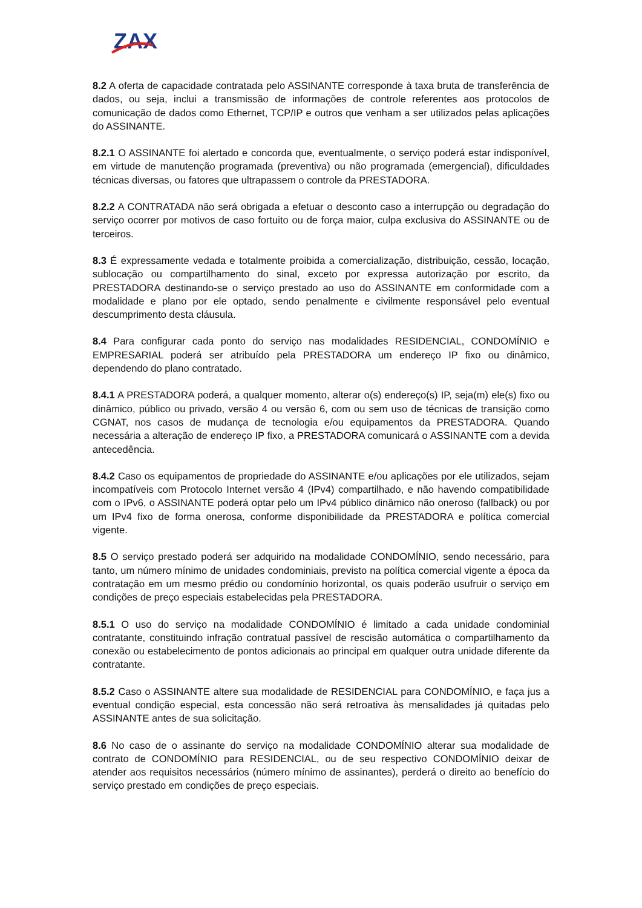ZAX
8.2 A oferta de capacidade contratada pelo ASSINANTE corresponde à taxa bruta de transferência de dados, ou seja, inclui a transmissão de informações de controle referentes aos protocolos de comunicação de dados como Ethernet, TCP/IP e outros que venham a ser utilizados pelas aplicações do ASSINANTE.
8.2.1 O ASSINANTE foi alertado e concorda que, eventualmente, o serviço poderá estar indisponível, em virtude de manutenção programada (preventiva) ou não programada (emergencial), dificuldades técnicas diversas, ou fatores que ultrapassem o controle da PRESTADORA.
8.2.2 A CONTRATADA não será obrigada a efetuar o desconto caso a interrupção ou degradação do serviço ocorrer por motivos de caso fortuito ou de força maior, culpa exclusiva do ASSINANTE ou de terceiros.
8.3 É expressamente vedada e totalmente proibida a comercialização, distribuição, cessão, locação, sublocação ou compartilhamento do sinal, exceto por expressa autorização por escrito, da PRESTADORA destinando-se o serviço prestado ao uso do ASSINANTE em conformidade com a modalidade e plano por ele optado, sendo penalmente e civilmente responsável pelo eventual descumprimento desta cláusula.
8.4 Para configurar cada ponto do serviço nas modalidades RESIDENCIAL, CONDOMÍNIO e EMPRESARIAL poderá ser atribuído pela PRESTADORA um endereço IP fixo ou dinâmico, dependendo do plano contratado.
8.4.1 A PRESTADORA poderá, a qualquer momento, alterar o(s) endereço(s) IP, seja(m) ele(s) fixo ou dinâmico, público ou privado, versão 4 ou versão 6, com ou sem uso de técnicas de transição como CGNAT, nos casos de mudança de tecnologia e/ou equipamentos da PRESTADORA. Quando necessária a alteração de endereço IP fixo, a PRESTADORA comunicará o ASSINANTE com a devida antecedência.
8.4.2 Caso os equipamentos de propriedade do ASSINANTE e/ou aplicações por ele utilizados, sejam incompatíveis com Protocolo Internet versão 4 (IPv4) compartilhado, e não havendo compatibilidade com o IPv6, o ASSINANTE poderá optar pelo um IPv4 público dinâmico não oneroso (fallback) ou por um IPv4 fixo de forma onerosa, conforme disponibilidade da PRESTADORA e política comercial vigente.
8.5 O serviço prestado poderá ser adquirido na modalidade CONDOMÍNIO, sendo necessário, para tanto, um número mínimo de unidades condominiais, previsto na política comercial vigente a época da contratação em um mesmo prédio ou condomínio horizontal, os quais poderão usufruir o serviço em condições de preço especiais estabelecidas pela PRESTADORA.
8.5.1 O uso do serviço na modalidade CONDOMÍNIO é limitado a cada unidade condominial contratante, constituindo infração contratual passível de rescisão automática o compartilhamento da conexão ou estabelecimento de pontos adicionais ao principal em qualquer outra unidade diferente da contratante.
8.5.2 Caso o ASSINANTE altere sua modalidade de RESIDENCIAL para CONDOMÍNIO, e faça jus a eventual condição especial, esta concessão não será retroativa às mensalidades já quitadas pelo ASSINANTE antes de sua solicitação.
8.6 No caso de o assinante do serviço na modalidade CONDOMÍNIO alterar sua modalidade de contrato de CONDOMÍNIO para RESIDENCIAL, ou de seu respectivo CONDOMÍNIO deixar de atender aos requisitos necessários (número mínimo de assinantes), perderá o direito ao benefício do serviço prestado em condições de preço especiais.